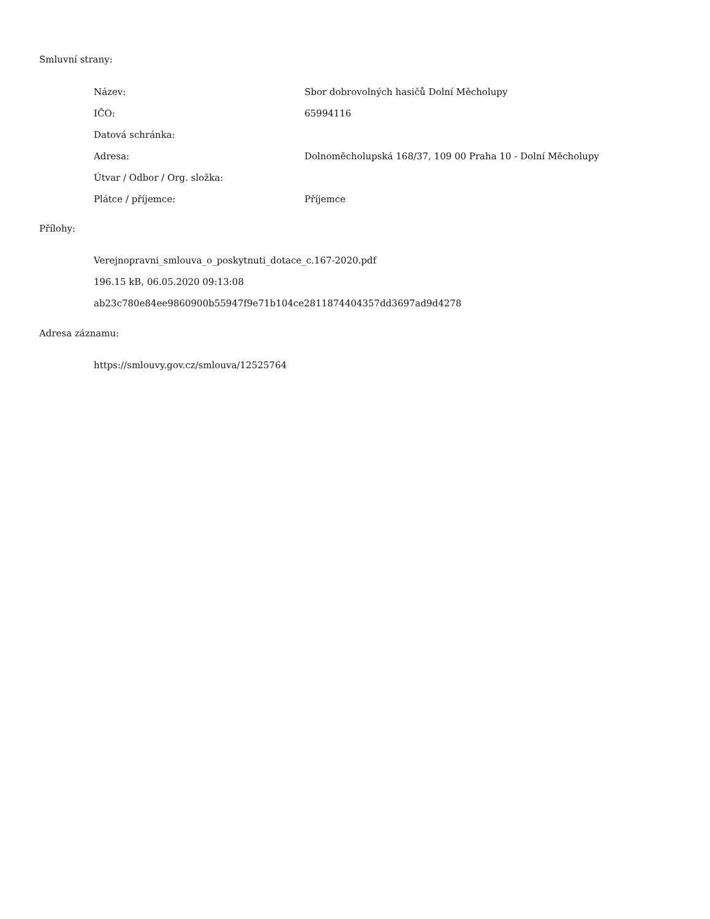Smluvní strany:
| Název: | Sbor dobrovolných hasičů Dolní Měcholupy |
| IČO: | 65994116 |
| Datová schránka: | |
| Adresa: | Dolnoměcholupská 168/37, 109 00 Praha 10 - Dolní Měcholupy |
| Útvar / Odbor / Org. složka: | |
| Plátce / příjemce: | Příjemce |
Přílohy:
Verejnopravni_smlouva_o_poskytnuti_dotace_c.167-2020.pdf
196.15 kB, 06.05.2020 09:13:08
ab23c780e84ee9860900b55947f9e71b104ce2811874404357dd3697ad9d4278
Adresa záznamu:
https://smlouvy.gov.cz/smlouva/12525764